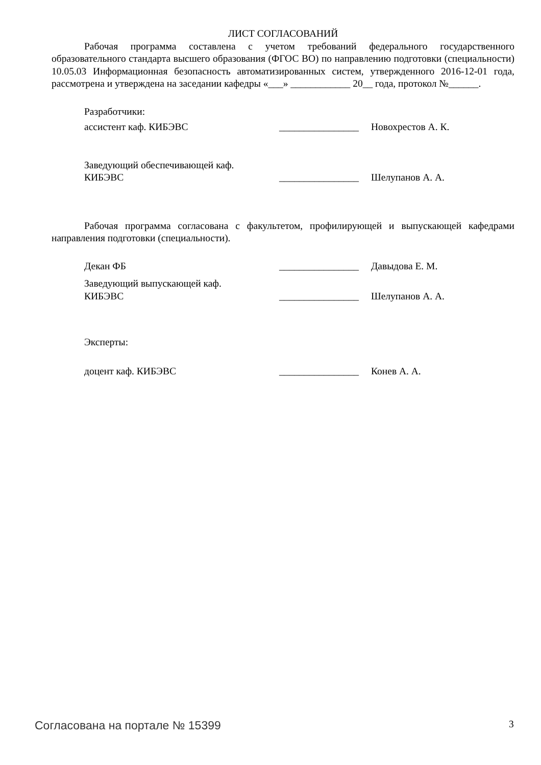ЛИСТ СОГЛАСОВАНИЙ
Рабочая программа составлена с учетом требований федерального государственного образовательного стандарта высшего образования (ФГОС ВО) по направлению подготовки (специальности) 10.05.03 Информационная безопасность автоматизированных систем, утвержденного 2016-12-01 года, рассмотрена и утверждена на заседании кафедры «___» ____________ 20__ года, протокол №______.
Разработчики:
ассистент каф. КИБЭВС ________________
Новохрестов А. К.
Заведующий обеспечивающей каф.
КИБЭВС
________________
Шелупанов А. А.
Рабочая программа согласована с факультетом, профилирующей и выпускающей кафедрами направления подготовки (специальности).
Декан ФБ ________________
Давыдова Е. М.
Заведующий выпускающей каф.
КИБЭВС
________________
Шелупанов А. А.
Эксперты:
доцент каф. КИБЭВС ________________
Конев А. А.
Согласована на портале № 15399 3